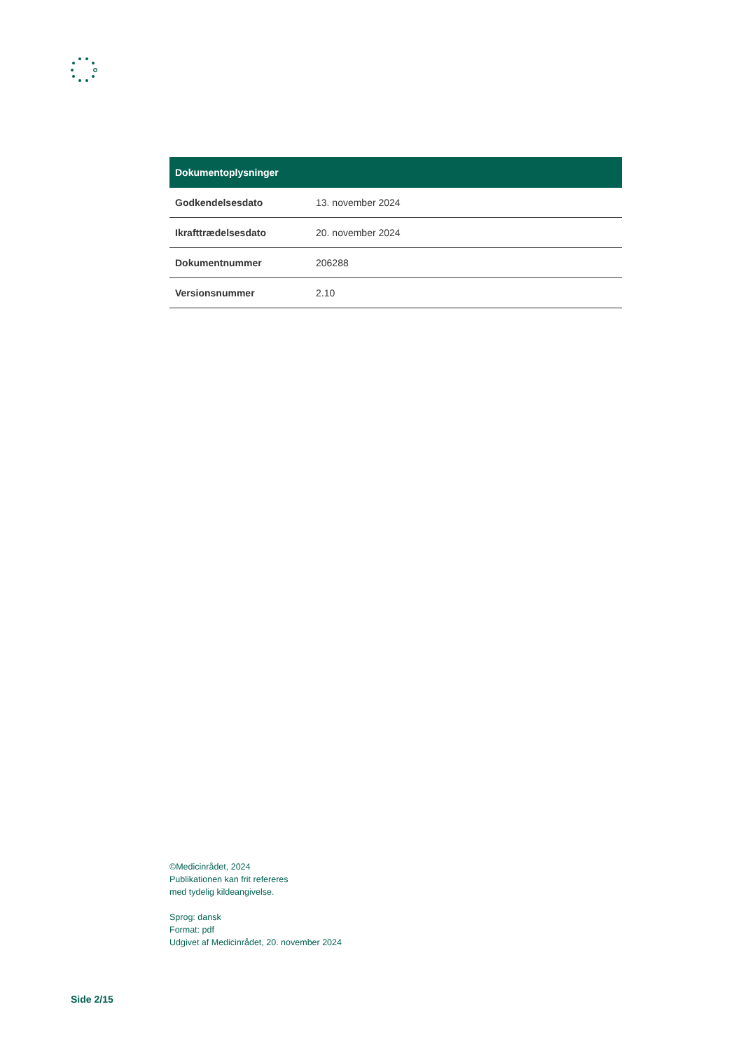| Dokumentoplysninger | |
| --- | --- |
| Godkendelsesdato | 13. november 2024 |
| Ikrafttrædelsesdato | 20. november 2024 |
| Dokumentnummer | 206288 |
| Versionsnummer | 2.10 |
©Medicinrådet, 2024
Publikationen kan frit refereres
med tydelig kildeangivelse.
Sprog: dansk
Format: pdf
Udgivet af Medicinrådet, 20. november 2024
Side 2/15